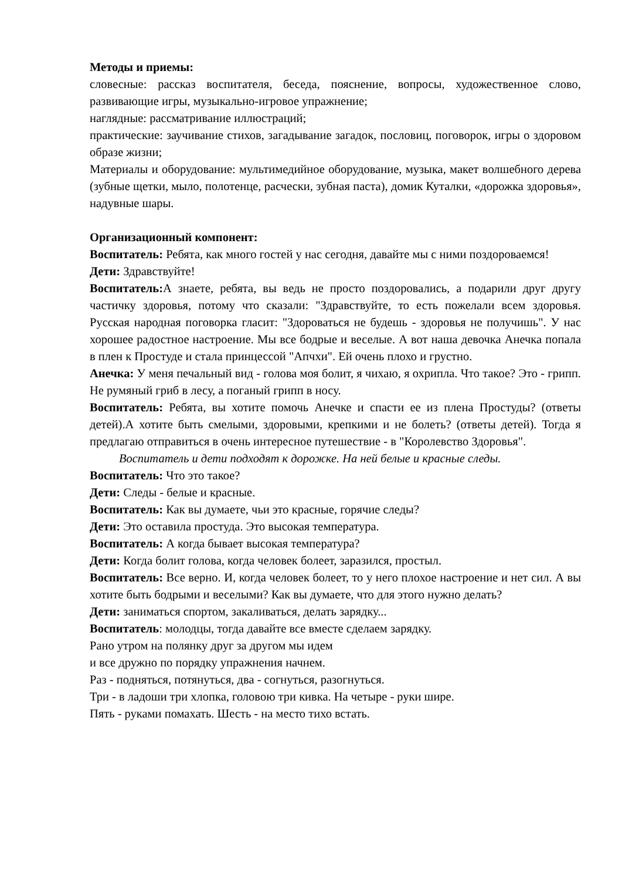Методы и приемы:
словесные: рассказ воспитателя, беседа, пояснение, вопросы, художественное слово, развивающие игры, музыкально-игровое упражнение;
наглядные: рассматривание иллюстраций;
практические: заучивание стихов, загадывание загадок, пословиц, поговорок, игры о здоровом образе жизни;
Материалы и оборудование: мультимедийное оборудование, музыка, макет волшебного дерева (зубные щетки, мыло, полотенце, расчески, зубная паста), домик Куталки, «дорожка здоровья», надувные шары.
Организационный компонент:
Воспитатель: Ребята, как много гостей у нас сегодня, давайте мы с ними поздороваемся!
Дети: Здравствуйте!
Воспитатель: А знаете, ребята, вы ведь не просто поздоровались, а подарили друг другу частичку здоровья, потому что сказали: "Здравствуйте, то есть пожелали всем здоровья. Русская народная поговорка гласит: "Здороваться не будешь - здоровья не получишь". У нас хорошее радостное настроение. Мы все бодрые и веселые. А вот наша девочка Анечка попала в плен к Простуде и стала принцессой "Апчхи". Ей очень плохо и грустно.
Анечка: У меня печальный вид - голова моя болит, я чихаю, я охрипла. Что такое? Это - грипп. Не румяный гриб в лесу, а поганый грипп в носу.
Воспитатель: Ребята, вы хотите помочь Анечке и спасти ее из плена Простуды? (ответы детей).А хотите быть смелыми, здоровыми, крепкими и не болеть? (ответы детей). Тогда я предлагаю отправиться в очень интересное путешествие - в "Королевство Здоровья".
Воспитатель и дети подходят к дорожке. На ней белые и красные следы.
Воспитатель: Что это такое?
Дети: Следы - белые и красные.
Воспитатель: Как вы думаете, чьи это красные, горячие следы?
Дети: Это оставила простуда. Это высокая температура.
Воспитатель: А когда бывает высокая температура?
Дети: Когда болит голова, когда человек болеет, заразился, простыл.
Воспитатель: Все верно. И, когда человек болеет, то у него плохое настроение и нет сил. А вы хотите быть бодрыми и веселыми? Как вы думаете, что для этого нужно делать?
Дети: заниматься спортом, закаливаться, делать зарядку...
Воспитатель: молодцы, тогда давайте все вместе сделаем зарядку.
Рано утром на полянку друг за другом мы идем
и все дружно по порядку упражнения начнем.
Раз - подняться, потянуться, два - согнуться, разогнуться.
Три - в ладоши три хлопка, головою три кивка. На четыре - руки шире.
Пять - руками помахать. Шесть - на место тихо встать.